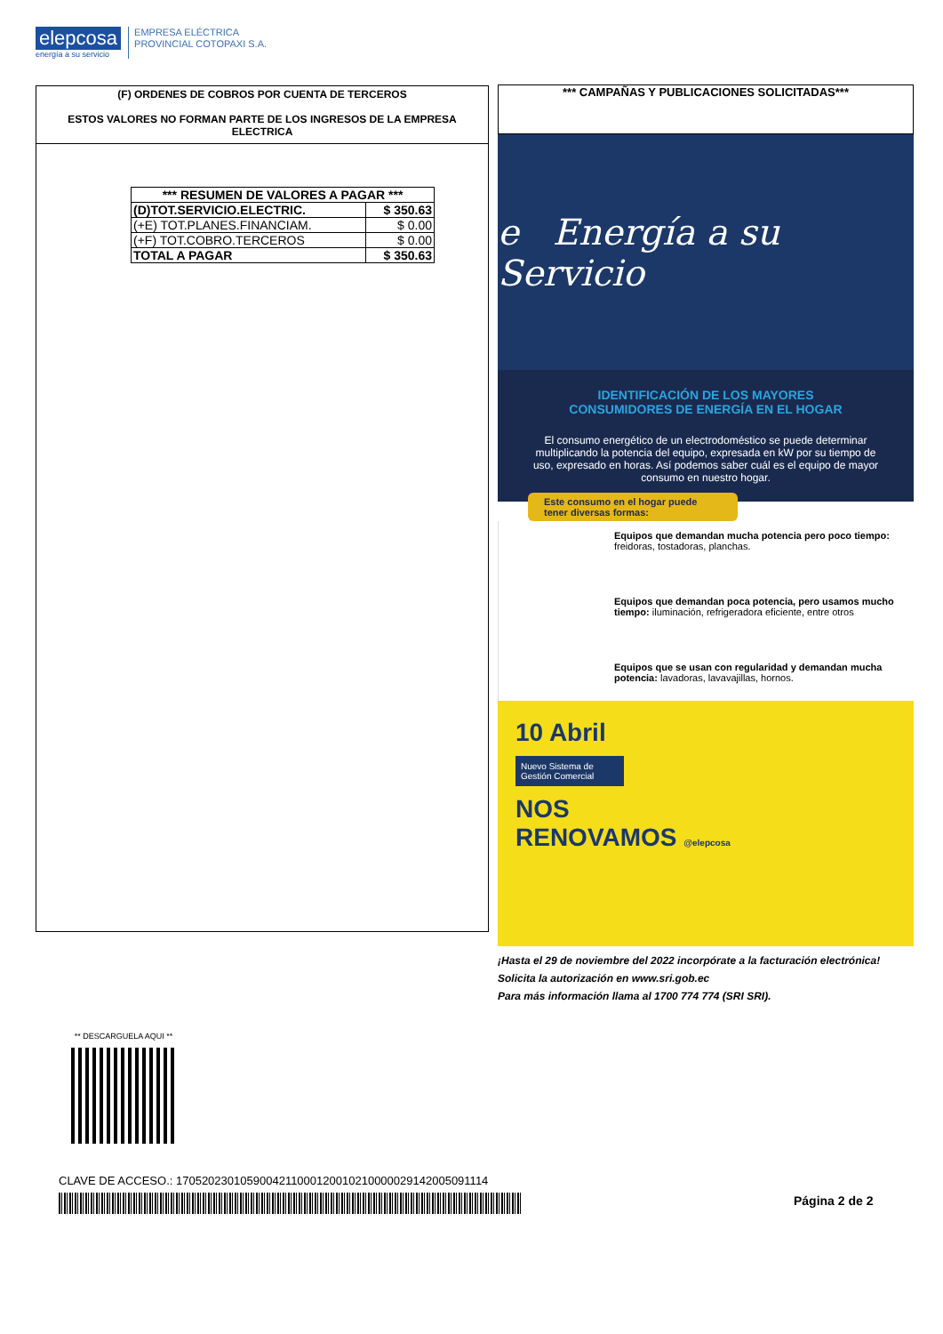elepcosa
energía a su servicio
EMPRESA ELÉCTRICA
PROVINCIAL COTOPAXI S.A.
(F) ORDENES DE COBROS POR CUENTA DE TERCEROS
ESTOS VALORES NO FORMAN PARTE DE LOS INGRESOS DE LA EMPRESA
ELECTRICA
| *** RESUMEN DE VALORES A PAGAR *** | |
| --- | --- |
| (D)TOT.SERVICIO.ELECTRIC. | $ 350.63 |
| (+E) TOT.PLANES.FINANCIAM. | $ 0.00 |
| (+F) TOT.COBRO.TERCEROS | $ 0.00 |
| TOTAL A PAGAR | $ 350.63 |
*** CAMPAÑAS Y PUBLICACIONES SOLICITADAS***
e Energía a su Servicio
IDENTIFICACIÓN DE LOS MAYORES
CONSUMIDORES DE ENERGÍA EN EL HOGAR
El consumo energético de un electrodoméstico se puede determinar multiplicando la potencia del equipo, expresada en kW por su tiempo de uso, expresado en horas. Así podemos saber cuál es el equipo de mayor consumo en nuestro hogar.
Este consumo en el hogar puede tener diversas formas:
Equipos que demandan mucha potencia pero poco tiempo: freidoras, tostadoras, planchas.
Equipos que demandan poca potencia, pero usamos mucho tiempo: iluminación, refrigeradora eficiente, entre otros
Equipos que se usan con regularidad y demandan mucha potencia: lavadoras, lavavajillas, hornos.
10 Abril
Nuevo Sistema de Gestión Comercial
NOS
RENOVAMOS @elepcosa
¡Hasta el 29 de noviembre del 2022 incorpórate a la facturación electrónica!
Solicita la autorización en www.sri.gob.ec
Para más información llama al 1700 774 774 (SRI SRI).
** DESCARGUELA AQUI **
CLAVE DE ACCESO.: 1705202301059004211000120010210000029142005091114
Página 2 de 2